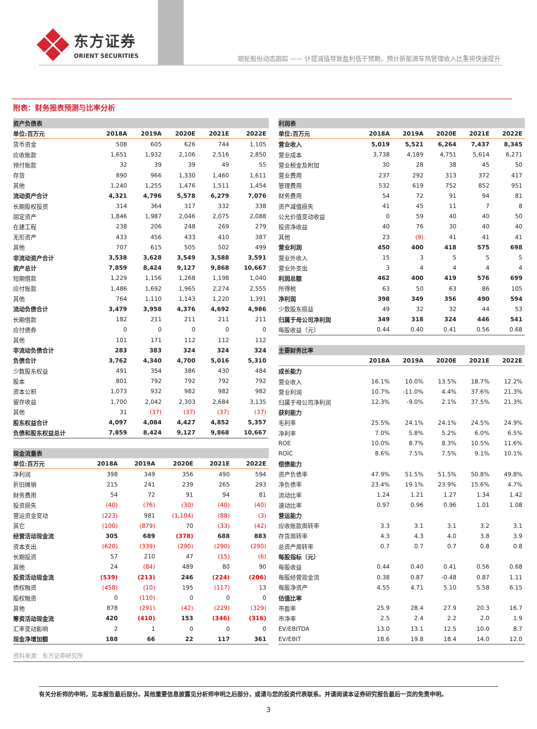东方证券
ORIENT SECURITIES
银轮股份动态跟踪 —— 计提减值导致盈利低于预期，预计新能源车热管理收入比重将快速提升
附表：财务报表预测与比率分析
| 资产负债表 | | | | | |
| --- | --- | --- | --- | --- | --- |
| 单位:百万元 | 2018A | 2019A | 2020E | 2021E | 2022E |
| 货币资金 | 508 | 605 | 626 | 744 | 1,105 |
| 应收账款 | 1,651 | 1,932 | 2,106 | 2,516 | 2,850 |
| 预付账款 | 32 | 39 | 39 | 49 | 55 |
| 存货 | 890 | 966 | 1,330 | 1,460 | 1,611 |
| 其他 | 1,240 | 1,255 | 1,476 | 1,511 | 1,454 |
| 流动资产合计 | 4,321 | 4,796 | 5,578 | 6,279 | 7,076 |
| 长期股权投资 | 314 | 364 | 317 | 332 | 338 |
| 固定资产 | 1,846 | 1,987 | 2,046 | 2,075 | 2,088 |
| 在建工程 | 238 | 206 | 248 | 269 | 279 |
| 无形资产 | 433 | 456 | 433 | 410 | 387 |
| 其他 | 707 | 615 | 505 | 502 | 499 |
| 非流动资产合计 | 3,538 | 3,628 | 3,549 | 3,588 | 3,591 |
| 资产总计 | 7,859 | 8,424 | 9,127 | 9,868 | 10,667 |
| 短期借款 | 1,229 | 1,156 | 1,268 | 1,198 | 1,040 |
| 应付账款 | 1,486 | 1,692 | 1,965 | 2,274 | 2,555 |
| 其他 | 764 | 1,110 | 1,143 | 1,220 | 1,391 |
| 流动负债合计 | 3,479 | 3,958 | 4,376 | 4,692 | 4,986 |
| 长期借款 | 182 | 211 | 211 | 211 | 211 |
| 应付债券 | 0 | 0 | 0 | 0 | 0 |
| 其他 | 101 | 171 | 112 | 112 | 112 |
| 非流动负债合计 | 283 | 383 | 324 | 324 | 324 |
| 负债合计 | 3,762 | 4,340 | 4,700 | 5,016 | 5,310 |
| 少数股东权益 | 491 | 354 | 386 | 430 | 484 |
| 股本 | 801 | 792 | 792 | 792 | 792 |
| 资本公积 | 1,073 | 932 | 982 | 982 | 982 |
| 留存收益 | 1,700 | 2,042 | 2,303 | 2,684 | 3,135 |
| 其他 | 31 | (37) | (37) | (37) | (37) |
| 股东权益合计 | 4,097 | 4,084 | 4,427 | 4,852 | 5,357 |
| 负债和股东权益总计 | 7,859 | 8,424 | 9,127 | 9,868 | 10,667 |
| 现金流量表 | | | | | |
| --- | --- | --- | --- | --- | --- |
| 单位:百万元 | 2018A | 2019A | 2020E | 2021E | 2022E |
| 净利润 | 398 | 349 | 356 | 490 | 594 |
| 折旧摊销 | 215 | 241 | 239 | 265 | 293 |
| 财务费用 | 54 | 72 | 91 | 94 | 81 |
| 投资损失 | (40) | (76) | (30) | (40) | (40) |
| 营运资金变动 | (223) | 981 | (1,104) | (88) | (3) |
| 其它 | (100) | (879) | 70 | (33) | (42) |
| 经营活动现金流 | 305 | 689 | (378) | 688 | 883 |
| 资本支出 | (620) | (339) | (290) | (290) | (290) |
| 长期投资 | 57 | 210 | 47 | (15) | (6) |
| 其他 | 24 | (84) | 489 | 80 | 90 |
| 投资活动现金流 | (539) | (213) | 246 | (224) | (206) |
| 债权融资 | (458) | (10) | 195 | (117) | 13 |
| 股权融资 | 0 | (110) | 0 | 0 | 0 |
| 其他 | 878 | (291) | (42) | (229) | (329) |
| 筹资活动现金流 | 420 | (410) | 153 | (346) | (316) |
| 汇率变动影响 | 2 | 1 | 0 | 0 | 0 |
| 现金净增加额 | 188 | 66 | 22 | 117 | 361 |
| 利润表 | | | | | |
| --- | --- | --- | --- | --- | --- |
| 单位:百万元 | 2018A | 2019A | 2020E | 2021E | 2022E |
| 营业收入 | 5,019 | 5,521 | 6,264 | 7,437 | 8,345 |
| 营业成本 | 3,738 | 4,189 | 4,751 | 5,614 | 6,271 |
| 营业税金及附加 | 30 | 28 | 38 | 45 | 50 |
| 营业费用 | 237 | 292 | 313 | 372 | 417 |
| 管理费用 | 532 | 619 | 752 | 852 | 951 |
| 财务费用 | 54 | 72 | 91 | 94 | 81 |
| 资产减值损失 | 41 | 45 | 11 | 7 | 8 |
| 公允价值变动收益 | 0 | 59 | 40 | 40 | 50 |
| 投资净收益 | 40 | 76 | 30 | 40 | 40 |
| 其他 | 23 | (9) | 41 | 41 | 41 |
| 营业利润 | 450 | 400 | 418 | 575 | 698 |
| 营业外收入 | 15 | 3 | 5 | 5 | 5 |
| 营业外支出 | 3 | 4 | 4 | 4 | 4 |
| 利润总额 | 462 | 400 | 419 | 576 | 699 |
| 所得税 | 63 | 50 | 63 | 86 | 105 |
| 净利润 | 398 | 349 | 356 | 490 | 594 |
| 少数股东损益 | 49 | 32 | 32 | 44 | 53 |
| 归属于母公司净利润 | 349 | 318 | 324 | 446 | 541 |
| 每股收益（元） | 0.44 | 0.40 | 0.41 | 0.56 | 0.68 |
| 主要财务比率 | | | | | |
| --- | --- | --- | --- | --- | --- |
| | 2018A | 2019A | 2020E | 2021E | 2022E |
| 成长能力 | | | | | |
| 营业收入 | 16.1% | 10.0% | 13.5% | 18.7% | 12.2% |
| 营业利润 | 10.7% | -11.0% | 4.4% | 37.6% | 21.3% |
| 归属于母公司净利润 | 12.3% | -9.0% | 2.1% | 37.5% | 21.3% |
| 获利能力 | | | | | |
| 毛利率 | 25.5% | 24.1% | 24.1% | 24.5% | 24.9% |
| 净利率 | 7.0% | 5.8% | 5.2% | 6.0% | 6.5% |
| ROE | 10.0% | 8.7% | 8.3% | 10.5% | 11.6% |
| ROIC | 8.6% | 7.5% | 7.5% | 9.1% | 10.1% |
| 偿债能力 | | | | | |
| 资产负债率 | 47.9% | 51.5% | 51.5% | 50.8% | 49.8% |
| 净负债率 | 23.4% | 19.1% | 23.9% | 15.6% | 4.7% |
| 流动比率 | 1.24 | 1.21 | 1.27 | 1.34 | 1.42 |
| 速动比率 | 0.97 | 0.96 | 0.96 | 1.01 | 1.08 |
| 营运能力 | | | | | |
| 应收账款周转率 | 3.3 | 3.1 | 3.1 | 3.2 | 3.1 |
| 存货周转率 | 4.3 | 4.3 | 4.0 | 3.8 | 3.9 |
| 总资产周转率 | 0.7 | 0.7 | 0.7 | 0.8 | 0.8 |
| 每股指标（元） | | | | | |
| 每股收益 | 0.44 | 0.40 | 0.41 | 0.56 | 0.68 |
| 每股经营现金流 | 0.38 | 0.87 | -0.48 | 0.87 | 1.11 |
| 每股净资产 | 4.55 | 4.71 | 5.10 | 5.58 | 6.15 |
| 估值比率 | | | | | |
| 市盈率 | 25.9 | 28.4 | 27.9 | 20.3 | 16.7 |
| 市净率 | 2.5 | 2.4 | 2.2 | 2.0 | 1.9 |
| EV/EBITDA | 13.0 | 13.1 | 12.5 | 10.0 | 8.7 |
| EV/EBIT | 18.6 | 19.8 | 18.4 | 14.0 | 12.0 |
资料来源：东方证券研究所
有关分析师的申明，见本报告最后部分。其他重要信息披露见分析师申明之后部分，或请与您的投资代表联系。并请阅读本证券研究报告最后一页的免责申明。
3